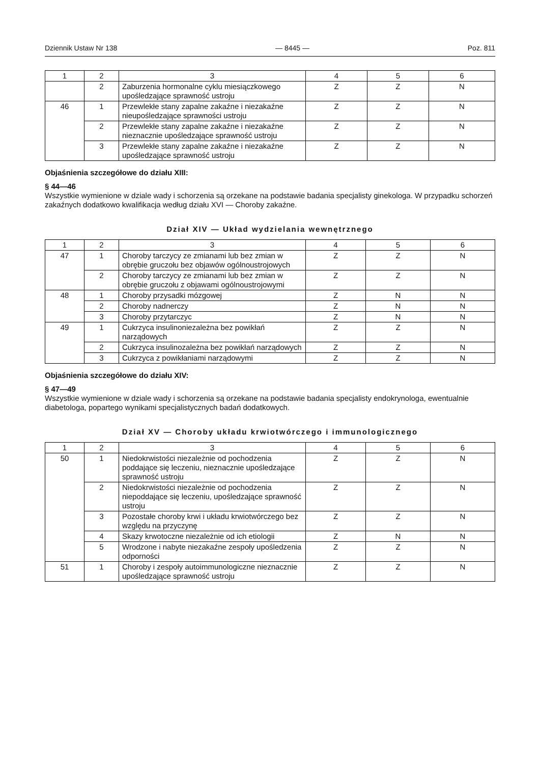Dziennik Ustaw Nr 138 — 8445 — Poz. 811
| 1 | 2 | 3 | 4 | 5 | 6 |
| --- | --- | --- | --- | --- | --- |
| | 2 | Zaburzenia hormonalne cyklu miesiączkowego upośledzające sprawność ustroju | Z | Z | N |
| 46 | 1 | Przewlekłe stany zapalne zakaźne i niezakaźne nieupośledzające sprawności ustroju | Z | Z | N |
| | 2 | Przewlekłe stany zapalne zakaźne i niezakaźne nieznacznie upośledzające sprawność ustroju | Z | Z | N |
| | 3 | Przewlekłe stany zapalne zakaźne i niezakaźne upośledzające sprawność ustroju | Z | Z | N |
Objaśnienia szczegółowe do działu XIII:
§ 44—46
Wszystkie wymienione w dziale wady i schorzenia są orzekane na podstawie badania specjalisty ginekologa. W przypadku schorzeń zakaźnych dodatkowo kwalifikacja według działu XVI — Choroby zakaźne.
Dział XIV — Układ wydzielania wewnętrznego
| 1 | 2 | 3 | 4 | 5 | 6 |
| --- | --- | --- | --- | --- | --- |
| 47 | 1 | Choroby tarczycy ze zmianami lub bez zmian w obrębie gruczołu bez objawów ogólnoustrojowych | Z | Z | N |
| | 2 | Choroby tarczycy ze zmianami lub bez zmian w obrębie gruczołu z objawami ogólnoustrojowymi | Z | Z | N |
| 48 | 1 | Choroby przysadki mózgowej | Z | N | N |
| | 2 | Choroby nadnerczy | Z | N | N |
| | 3 | Choroby przytarczyc | Z | N | N |
| 49 | 1 | Cukrzyca insulinoniezależna bez powikłań narządowych | Z | Z | N |
| | 2 | Cukrzyca insulinozależna bez powikłań narządowych | Z | Z | N |
| | 3 | Cukrzyca z powikłaniami narządowymi | Z | Z | N |
Objaśnienia szczegółowe do działu XIV:
§ 47—49
Wszystkie wymienione w dziale wady i schorzenia są orzekane na podstawie badania specjalisty endokrynologa, ewentualnie diabetologa, popartego wynikami specjalistycznych badań dodatkowych.
Dział XV — Choroby układu krwiotwórczego i immunologicznego
| 1 | 2 | 3 | 4 | 5 | 6 |
| --- | --- | --- | --- | --- | --- |
| 50 | 1 | Niedokrwistości niezależnie od pochodzenia poddające się leczeniu, nieznacznie upośledzające sprawność ustroju | Z | Z | N |
| | 2 | Niedokrwistości niezależnie od pochodzenia niepoddające się leczeniu, upośledzające sprawność ustroju | Z | Z | N |
| | 3 | Pozostałe choroby krwi i układu krwiotwórczego bez względu na przyczynę | Z | Z | N |
| | 4 | Skazy krwotoczne niezależnie od ich etiologii | Z | N | N |
| | 5 | Wrodzone i nabyte niezakaźne zespoły upośledzenia odporności | Z | Z | N |
| 51 | 1 | Choroby i zespoły autoimmunologiczne nieznacznie upośledzające sprawność ustroju | Z | Z | N |